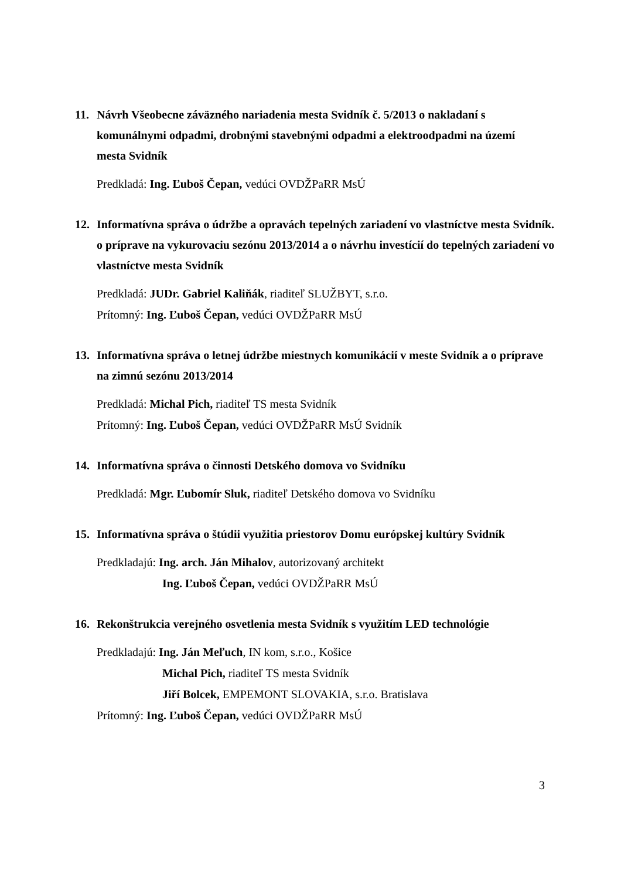11. Návrh Všeobecne záväzného nariadenia mesta Svidník č. 5/2013 o nakladaní s komunálnymi odpadmi, drobnými stavebnými odpadmi a elektroodpadmi na území mesta Svidník
Predkladá: Ing. Ľuboš Čepan, vedúci OVDŽPaRR MsÚ
12. Informatívna správa o údržbe a opravách tepelných zariadení vo vlastníctve mesta Svidník. o príprave na vykurovaciu sezónu 2013/2014 a o návrhu investícií do tepelných zariadení vo vlastníctve mesta Svidník
Predkladá: JUDr. Gabriel Kaliňák, riaditeľ SLUŽBYT, s.r.o.
Prítomný: Ing. Ľuboš Čepan, vedúci OVDŽPaRR MsÚ
13. Informatívna správa o letnej údržbe miestnych komunikácií v meste Svidník a o príprave na zimnú sezónu 2013/2014
Predkladá: Michal Pich, riaditeľ TS mesta Svidník
Prítomný: Ing. Ľuboš Čepan, vedúci OVDŽPaRR MsÚ Svidník
14. Informatívna správa o činnosti Detského domova vo Svidníku
Predkladá: Mgr. Ľubomír Sluk, riaditeľ Detského domova vo Svidníku
15. Informatívna správa o štúdii využitia priestorov Domu európskej kultúry Svidník
Predkladajú: Ing. arch. Ján Mihalov, autorizovaný architekt
Ing. Ľuboš Čepan, vedúci OVDŽPaRR MsÚ
16. Rekonštrukcia verejného osvetlenia mesta Svidník s využitím LED technológie
Predkladajú: Ing. Ján Meľuch, IN kom, s.r.o., Košice
Michal Pich, riaditeľ TS mesta Svidník
Jiří Bolcek, EMPEMONT SLOVAKIA, s.r.o. Bratislava
Prítomný: Ing. Ľuboš Čepan, vedúci OVDŽPaRR MsÚ
3